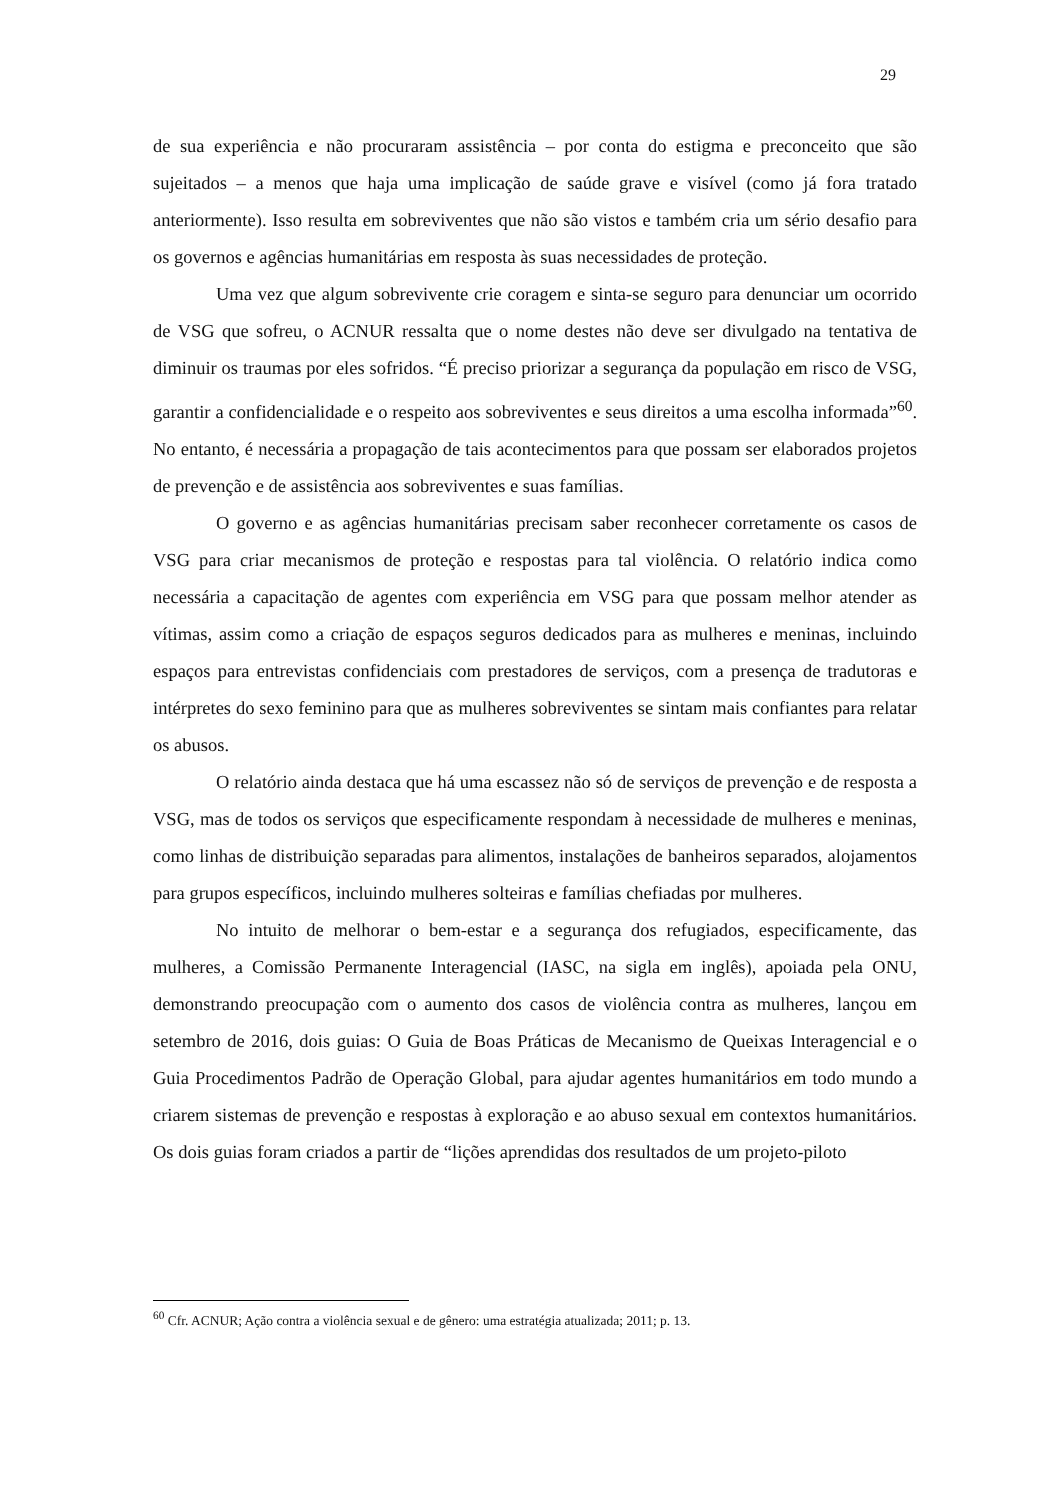29
de sua experiência e não procuraram assistência – por conta do estigma e preconceito que são sujeitados – a menos que haja uma implicação de saúde grave e visível (como já fora tratado anteriormente). Isso resulta em sobreviventes que não são vistos e também cria um sério desafio para os governos e agências humanitárias em resposta às suas necessidades de proteção.
Uma vez que algum sobrevivente crie coragem e sinta-se seguro para denunciar um ocorrido de VSG que sofreu, o ACNUR ressalta que o nome destes não deve ser divulgado na tentativa de diminuir os traumas por eles sofridos. “É preciso priorizar a segurança da população em risco de VSG, garantir a confidencialidade e o respeito aos sobreviventes e seus direitos a uma escolha informada”<sup>60</sup>. No entanto, é necessária a propagação de tais acontecimentos para que possam ser elaborados projetos de prevenção e de assistência aos sobreviventes e suas famílias.
O governo e as agências humanitárias precisam saber reconhecer corretamente os casos de VSG para criar mecanismos de proteção e respostas para tal violência. O relatório indica como necessária a capacitação de agentes com experiência em VSG para que possam melhor atender as vítimas, assim como a criação de espaços seguros dedicados para as mulheres e meninas, incluindo espaços para entrevistas confidenciais com prestadores de serviços, com a presença de tradutoras e intérpretes do sexo feminino para que as mulheres sobreviventes se sintam mais confiantes para relatar os abusos.
O relatório ainda destaca que há uma escassez não só de serviços de prevenção e de resposta a VSG, mas de todos os serviços que especificamente respondam à necessidade de mulheres e meninas, como linhas de distribuição separadas para alimentos, instalações de banheiros separados, alojamentos para grupos específicos, incluindo mulheres solteiras e famílias chefiadas por mulheres.
No intuito de melhorar o bem-estar e a segurança dos refugiados, especificamente, das mulheres, a Comissão Permanente Interagencial (IASC, na sigla em inglês), apoiada pela ONU, demonstrando preocupação com o aumento dos casos de violência contra as mulheres, lançou em setembro de 2016, dois guias: O Guia de Boas Práticas de Mecanismo de Queixas Interagencial e o Guia Procedimentos Padrão de Operação Global, para ajudar agentes humanitários em todo mundo a criarem sistemas de prevenção e respostas à exploração e ao abuso sexual em contextos humanitários. Os dois guias foram criados a partir de “lições aprendidas dos resultados de um projeto-piloto
<sup>60</sup> Cfr. ACNUR; Ação contra a violência sexual e de gênero: uma estratégia atualizada; 2011; p. 13.